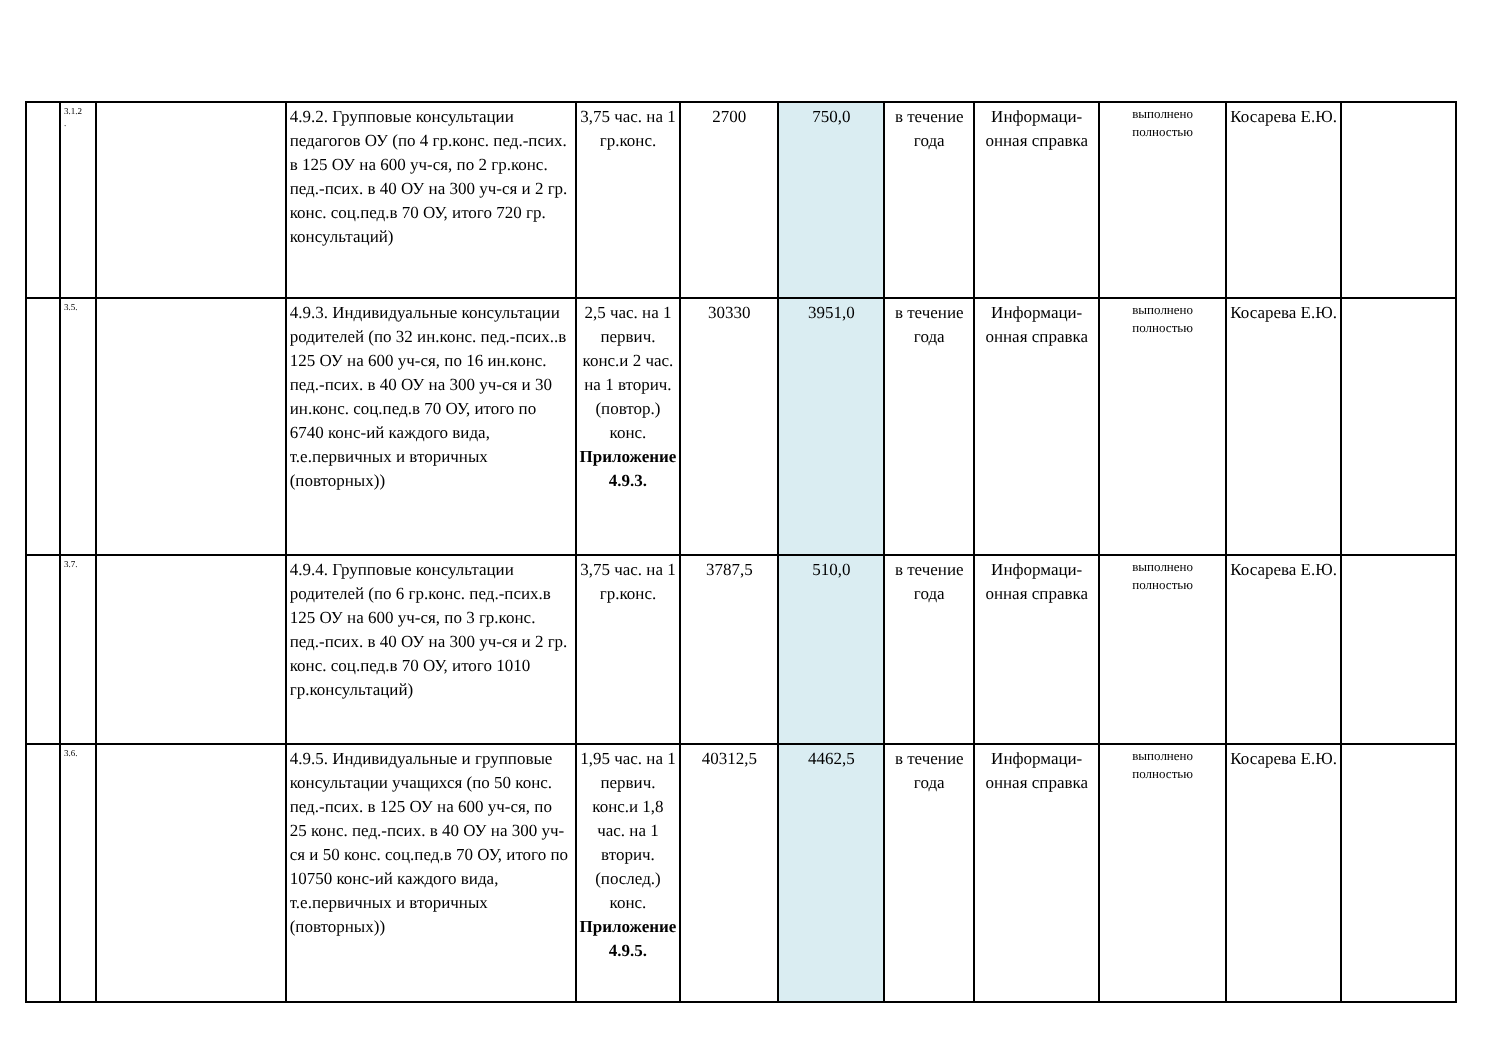| | 3.1.2 . | | 4.9.2. Групповые консультации педагогов ОУ (по 4 гр.конс. пед.-псих. в 125 ОУ на 600 уч-ся, по 2 гр.конс. пед.-псих. в 40 ОУ на 300 уч-ся и 2 гр. конс. соц.пед.в 70 ОУ, итого 720 гр. консультаций) | 3,75 час. на 1 гр.конс. | 2700 | 750,0 | в течение года | Информаци-онная справка | выполнено полностью | Косарева Е.Ю. | |
| | 3.5. | | 4.9.3. Индивидуальные консультации родителей (по 32 ин.конс. пед.-псих..в 125 ОУ на 600 уч-ся, по 16 ин.конс. пед.-псих. в 40 ОУ на 300 уч-ся и 30 ин.конс. соц.пед.в 70 ОУ, итого по 6740 конс-ий каждого вида, т.е.первичных и вторичных (повторных)) | 2,5 час. на 1 первич. конс.и 2 час. на 1 вторич. (повтор.) конс. Приложение 4.9.3. | 30330 | 3951,0 | в течение года | Информаци-онная справка | выполнено полностью | Косарева Е.Ю. | |
| | 3.7. | | 4.9.4. Групповые консультации родителей (по 6 гр.конс. пед.-псих.в 125 ОУ на 600 уч-ся, по 3 гр.конс. пед.-псих. в 40 ОУ на 300 уч-ся и 2 гр. конс. соц.пед.в 70 ОУ, итого 1010 гр.консультаций) | 3,75 час. на 1 гр.конс. | 3787,5 | 510,0 | в течение года | Информаци-онная справка | выполнено полностью | Косарева Е.Ю. | |
| | 3.6. | | 4.9.5. Индивидуальные и групповые консультации учащихся (по 50 конс. пед.-псих. в 125 ОУ на 600 уч-ся, по 25 конс. пед.-псих. в 40 ОУ на 300 уч-ся и 50 конс. соц.пед.в 70 ОУ, итого по 10750 конс-ий каждого вида, т.е.первичных и вторичных (повторных)) | 1,95 час. на 1 первич. конс.и 1,8 час. на 1 вторич. (послед.) конс. Приложение 4.9.5. | 40312,5 | 4462,5 | в течение года | Информаци-онная справка | выполнено полностью | Косарева Е.Ю. | |